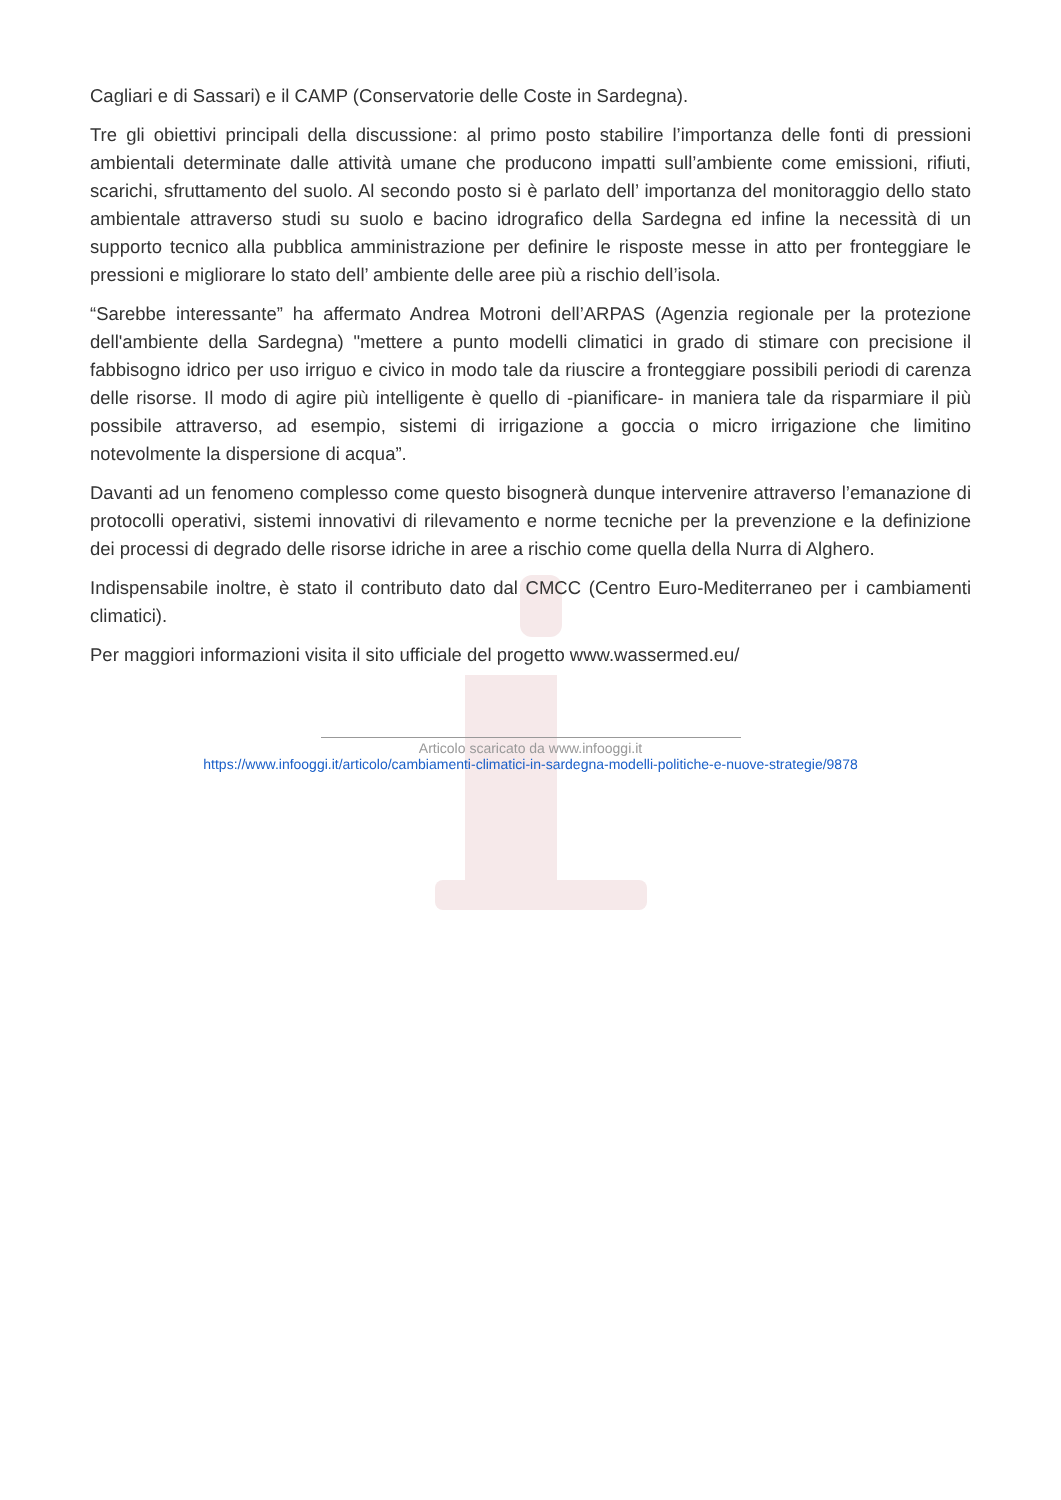Cagliari e di Sassari) e il CAMP (Conservatorie delle Coste in Sardegna).
Tre gli obiettivi principali della discussione: al primo posto stabilire l’importanza delle fonti di pressioni ambientali determinate dalle attività umane che producono impatti sull’ambiente come emissioni, rifiuti, scarichi, sfruttamento del suolo. Al secondo posto si è parlato dell’ importanza del monitoraggio dello stato ambientale attraverso studi su suolo e bacino idrografico della Sardegna ed infine la necessità di un supporto tecnico alla pubblica amministrazione per definire le risposte messe in atto per fronteggiare le pressioni e migliorare lo stato dell’ ambiente delle aree più a rischio dell’isola.
“Sarebbe interessante” ha affermato Andrea Motroni dell’ARPAS (Agenzia regionale per la protezione dell'ambiente della Sardegna) "mettere a punto modelli climatici in grado di stimare con precisione il fabbisogno idrico per uso irriguo e civico in modo tale da riuscire a fronteggiare possibili periodi di carenza delle risorse. Il modo di agire più intelligente è quello di -pianificare- in maniera tale da risparmiare il più possibile attraverso, ad esempio, sistemi di irrigazione a goccia o micro irrigazione che limitino notevolmente la dispersione di acqua”.
Davanti ad un fenomeno complesso come questo bisognerà dunque intervenire attraverso l’emanazione di protocolli operativi, sistemi innovativi di rilevamento e norme tecniche per la prevenzione e la definizione dei processi di degrado delle risorse idriche in aree a rischio come quella della Nurra di Alghero.
Indispensabile inoltre, è stato il contributo dato dal CMCC (Centro Euro-Mediterraneo per i cambiamenti climatici).
Per maggiori informazioni visita il sito ufficiale del progetto www.wassermed.eu/
Articolo scaricato da www.infooggi.it
https://www.infooggi.it/articolo/cambiamenti-climatici-in-sardegna-modelli-politiche-e-nuove-strategie/9878